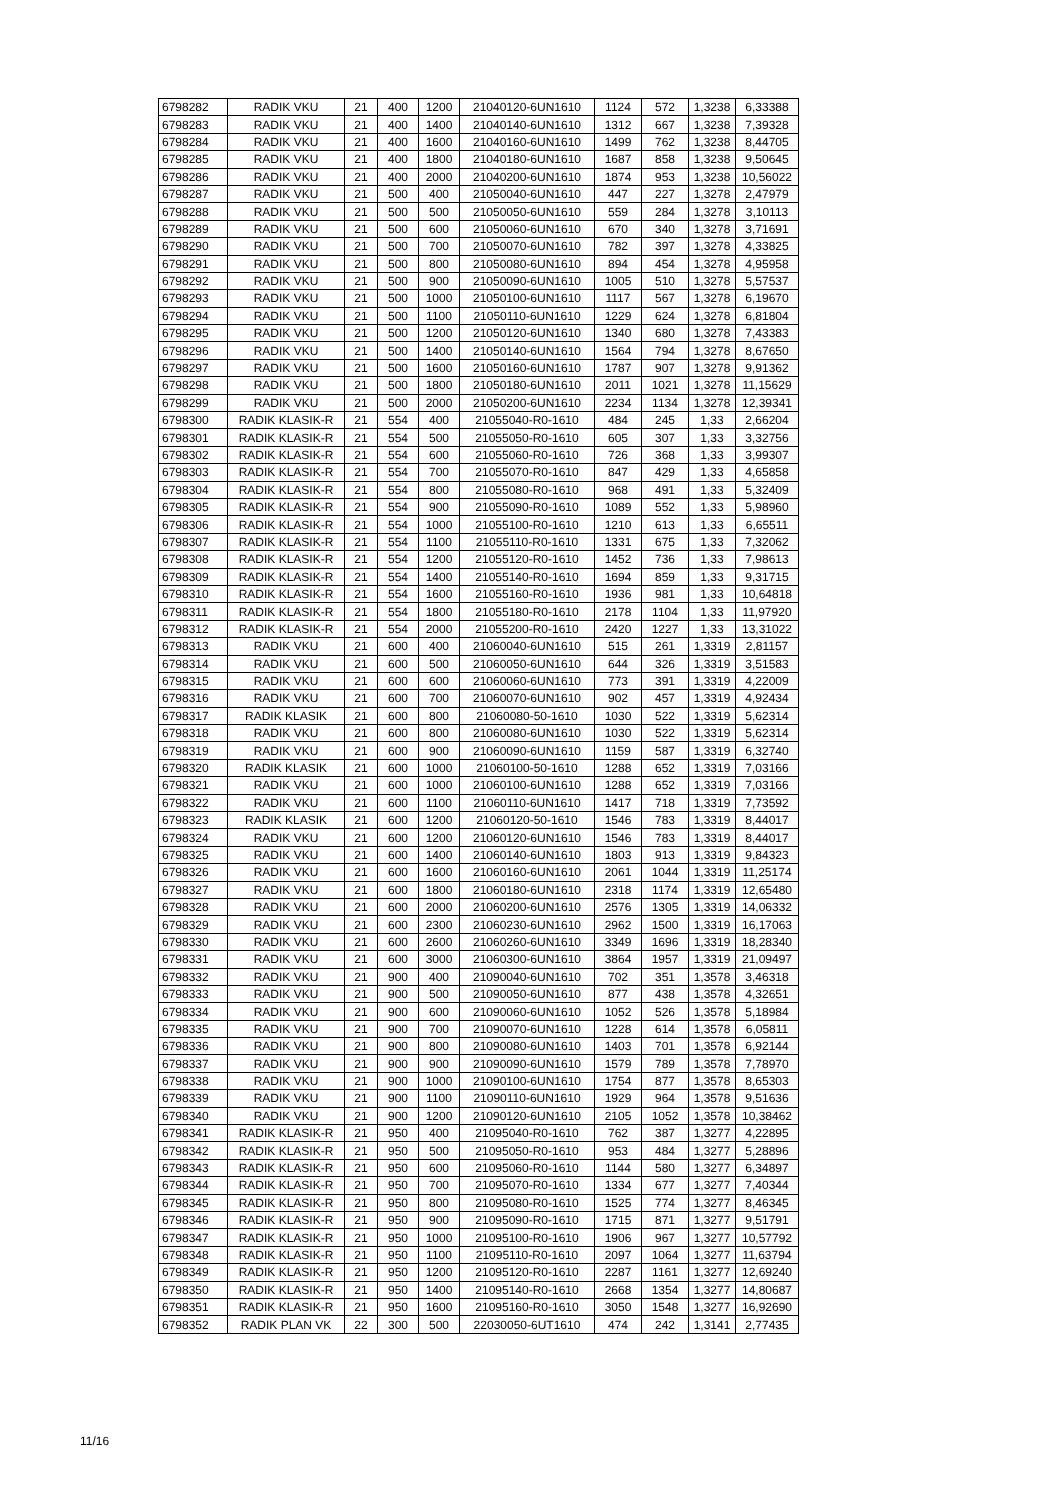| 6798282 | RADIK VKU | 21 | 400 | 1200 | 21040120-6UN1610 | 1124 | 572 | 1,3238 | 6,33388 |
| 6798283 | RADIK VKU | 21 | 400 | 1400 | 21040140-6UN1610 | 1312 | 667 | 1,3238 | 7,39328 |
| 6798284 | RADIK VKU | 21 | 400 | 1600 | 21040160-6UN1610 | 1499 | 762 | 1,3238 | 8,44705 |
| 6798285 | RADIK VKU | 21 | 400 | 1800 | 21040180-6UN1610 | 1687 | 858 | 1,3238 | 9,50645 |
| 6798286 | RADIK VKU | 21 | 400 | 2000 | 21040200-6UN1610 | 1874 | 953 | 1,3238 | 10,56022 |
| 6798287 | RADIK VKU | 21 | 500 | 400 | 21050040-6UN1610 | 447 | 227 | 1,3278 | 2,47979 |
| 6798288 | RADIK VKU | 21 | 500 | 500 | 21050050-6UN1610 | 559 | 284 | 1,3278 | 3,10113 |
| 6798289 | RADIK VKU | 21 | 500 | 600 | 21050060-6UN1610 | 670 | 340 | 1,3278 | 3,71691 |
| 6798290 | RADIK VKU | 21 | 500 | 700 | 21050070-6UN1610 | 782 | 397 | 1,3278 | 4,33825 |
| 6798291 | RADIK VKU | 21 | 500 | 800 | 21050080-6UN1610 | 894 | 454 | 1,3278 | 4,95958 |
| 6798292 | RADIK VKU | 21 | 500 | 900 | 21050090-6UN1610 | 1005 | 510 | 1,3278 | 5,57537 |
| 6798293 | RADIK VKU | 21 | 500 | 1000 | 21050100-6UN1610 | 1117 | 567 | 1,3278 | 6,19670 |
| 6798294 | RADIK VKU | 21 | 500 | 1100 | 21050110-6UN1610 | 1229 | 624 | 1,3278 | 6,81804 |
| 6798295 | RADIK VKU | 21 | 500 | 1200 | 21050120-6UN1610 | 1340 | 680 | 1,3278 | 7,43383 |
| 6798296 | RADIK VKU | 21 | 500 | 1400 | 21050140-6UN1610 | 1564 | 794 | 1,3278 | 8,67650 |
| 6798297 | RADIK VKU | 21 | 500 | 1600 | 21050160-6UN1610 | 1787 | 907 | 1,3278 | 9,91362 |
| 6798298 | RADIK VKU | 21 | 500 | 1800 | 21050180-6UN1610 | 2011 | 1021 | 1,3278 | 11,15629 |
| 6798299 | RADIK VKU | 21 | 500 | 2000 | 21050200-6UN1610 | 2234 | 1134 | 1,3278 | 12,39341 |
| 6798300 | RADIK KLASIK-R | 21 | 554 | 400 | 21055040-R0-1610 | 484 | 245 | 1,33 | 2,66204 |
| 6798301 | RADIK KLASIK-R | 21 | 554 | 500 | 21055050-R0-1610 | 605 | 307 | 1,33 | 3,32756 |
| 6798302 | RADIK KLASIK-R | 21 | 554 | 600 | 21055060-R0-1610 | 726 | 368 | 1,33 | 3,99307 |
| 6798303 | RADIK KLASIK-R | 21 | 554 | 700 | 21055070-R0-1610 | 847 | 429 | 1,33 | 4,65858 |
| 6798304 | RADIK KLASIK-R | 21 | 554 | 800 | 21055080-R0-1610 | 968 | 491 | 1,33 | 5,32409 |
| 6798305 | RADIK KLASIK-R | 21 | 554 | 900 | 21055090-R0-1610 | 1089 | 552 | 1,33 | 5,98960 |
| 6798306 | RADIK KLASIK-R | 21 | 554 | 1000 | 21055100-R0-1610 | 1210 | 613 | 1,33 | 6,65511 |
| 6798307 | RADIK KLASIK-R | 21 | 554 | 1100 | 21055110-R0-1610 | 1331 | 675 | 1,33 | 7,32062 |
| 6798308 | RADIK KLASIK-R | 21 | 554 | 1200 | 21055120-R0-1610 | 1452 | 736 | 1,33 | 7,98613 |
| 6798309 | RADIK KLASIK-R | 21 | 554 | 1400 | 21055140-R0-1610 | 1694 | 859 | 1,33 | 9,31715 |
| 6798310 | RADIK KLASIK-R | 21 | 554 | 1600 | 21055160-R0-1610 | 1936 | 981 | 1,33 | 10,64818 |
| 6798311 | RADIK KLASIK-R | 21 | 554 | 1800 | 21055180-R0-1610 | 2178 | 1104 | 1,33 | 11,97920 |
| 6798312 | RADIK KLASIK-R | 21 | 554 | 2000 | 21055200-R0-1610 | 2420 | 1227 | 1,33 | 13,31022 |
| 6798313 | RADIK VKU | 21 | 600 | 400 | 21060040-6UN1610 | 515 | 261 | 1,3319 | 2,81157 |
| 6798314 | RADIK VKU | 21 | 600 | 500 | 21060050-6UN1610 | 644 | 326 | 1,3319 | 3,51583 |
| 6798315 | RADIK VKU | 21 | 600 | 600 | 21060060-6UN1610 | 773 | 391 | 1,3319 | 4,22009 |
| 6798316 | RADIK VKU | 21 | 600 | 700 | 21060070-6UN1610 | 902 | 457 | 1,3319 | 4,92434 |
| 6798317 | RADIK KLASIK | 21 | 600 | 800 | 21060080-50-1610 | 1030 | 522 | 1,3319 | 5,62314 |
| 6798318 | RADIK VKU | 21 | 600 | 800 | 21060080-6UN1610 | 1030 | 522 | 1,3319 | 5,62314 |
| 6798319 | RADIK VKU | 21 | 600 | 900 | 21060090-6UN1610 | 1159 | 587 | 1,3319 | 6,32740 |
| 6798320 | RADIK KLASIK | 21 | 600 | 1000 | 21060100-50-1610 | 1288 | 652 | 1,3319 | 7,03166 |
| 6798321 | RADIK VKU | 21 | 600 | 1000 | 21060100-6UN1610 | 1288 | 652 | 1,3319 | 7,03166 |
| 6798322 | RADIK VKU | 21 | 600 | 1100 | 21060110-6UN1610 | 1417 | 718 | 1,3319 | 7,73592 |
| 6798323 | RADIK KLASIK | 21 | 600 | 1200 | 21060120-50-1610 | 1546 | 783 | 1,3319 | 8,44017 |
| 6798324 | RADIK VKU | 21 | 600 | 1200 | 21060120-6UN1610 | 1546 | 783 | 1,3319 | 8,44017 |
| 6798325 | RADIK VKU | 21 | 600 | 1400 | 21060140-6UN1610 | 1803 | 913 | 1,3319 | 9,84323 |
| 6798326 | RADIK VKU | 21 | 600 | 1600 | 21060160-6UN1610 | 2061 | 1044 | 1,3319 | 11,25174 |
| 6798327 | RADIK VKU | 21 | 600 | 1800 | 21060180-6UN1610 | 2318 | 1174 | 1,3319 | 12,65480 |
| 6798328 | RADIK VKU | 21 | 600 | 2000 | 21060200-6UN1610 | 2576 | 1305 | 1,3319 | 14,06332 |
| 6798329 | RADIK VKU | 21 | 600 | 2300 | 21060230-6UN1610 | 2962 | 1500 | 1,3319 | 16,17063 |
| 6798330 | RADIK VKU | 21 | 600 | 2600 | 21060260-6UN1610 | 3349 | 1696 | 1,3319 | 18,28340 |
| 6798331 | RADIK VKU | 21 | 600 | 3000 | 21060300-6UN1610 | 3864 | 1957 | 1,3319 | 21,09497 |
| 6798332 | RADIK VKU | 21 | 900 | 400 | 21090040-6UN1610 | 702 | 351 | 1,3578 | 3,46318 |
| 6798333 | RADIK VKU | 21 | 900 | 500 | 21090050-6UN1610 | 877 | 438 | 1,3578 | 4,32651 |
| 6798334 | RADIK VKU | 21 | 900 | 600 | 21090060-6UN1610 | 1052 | 526 | 1,3578 | 5,18984 |
| 6798335 | RADIK VKU | 21 | 900 | 700 | 21090070-6UN1610 | 1228 | 614 | 1,3578 | 6,05811 |
| 6798336 | RADIK VKU | 21 | 900 | 800 | 21090080-6UN1610 | 1403 | 701 | 1,3578 | 6,92144 |
| 6798337 | RADIK VKU | 21 | 900 | 900 | 21090090-6UN1610 | 1579 | 789 | 1,3578 | 7,78970 |
| 6798338 | RADIK VKU | 21 | 900 | 1000 | 21090100-6UN1610 | 1754 | 877 | 1,3578 | 8,65303 |
| 6798339 | RADIK VKU | 21 | 900 | 1100 | 21090110-6UN1610 | 1929 | 964 | 1,3578 | 9,51636 |
| 6798340 | RADIK VKU | 21 | 900 | 1200 | 21090120-6UN1610 | 2105 | 1052 | 1,3578 | 10,38462 |
| 6798341 | RADIK KLASIK-R | 21 | 950 | 400 | 21095040-R0-1610 | 762 | 387 | 1,3277 | 4,22895 |
| 6798342 | RADIK KLASIK-R | 21 | 950 | 500 | 21095050-R0-1610 | 953 | 484 | 1,3277 | 5,28896 |
| 6798343 | RADIK KLASIK-R | 21 | 950 | 600 | 21095060-R0-1610 | 1144 | 580 | 1,3277 | 6,34897 |
| 6798344 | RADIK KLASIK-R | 21 | 950 | 700 | 21095070-R0-1610 | 1334 | 677 | 1,3277 | 7,40344 |
| 6798345 | RADIK KLASIK-R | 21 | 950 | 800 | 21095080-R0-1610 | 1525 | 774 | 1,3277 | 8,46345 |
| 6798346 | RADIK KLASIK-R | 21 | 950 | 900 | 21095090-R0-1610 | 1715 | 871 | 1,3277 | 9,51791 |
| 6798347 | RADIK KLASIK-R | 21 | 950 | 1000 | 21095100-R0-1610 | 1906 | 967 | 1,3277 | 10,57792 |
| 6798348 | RADIK KLASIK-R | 21 | 950 | 1100 | 21095110-R0-1610 | 2097 | 1064 | 1,3277 | 11,63794 |
| 6798349 | RADIK KLASIK-R | 21 | 950 | 1200 | 21095120-R0-1610 | 2287 | 1161 | 1,3277 | 12,69240 |
| 6798350 | RADIK KLASIK-R | 21 | 950 | 1400 | 21095140-R0-1610 | 2668 | 1354 | 1,3277 | 14,80687 |
| 6798351 | RADIK KLASIK-R | 21 | 950 | 1600 | 21095160-R0-1610 | 3050 | 1548 | 1,3277 | 16,92690 |
| 6798352 | RADIK PLAN VK | 22 | 300 | 500 | 22030050-6UT1610 | 474 | 242 | 1,3141 | 2,77435 |
11/16